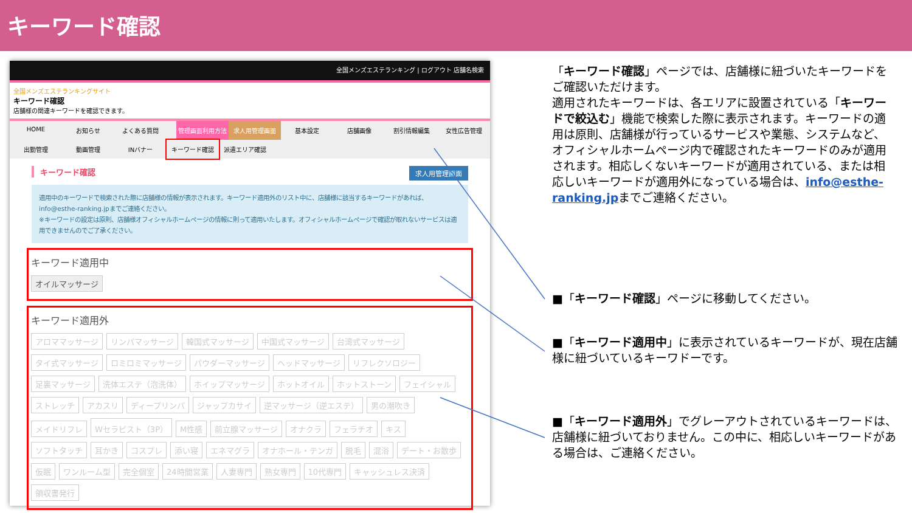キーワード確認
全国メンズエステランキング | ログアウト 店舗名検索
全国メンズエステランキングサイト
キーワード確認
店舗様の関連キーワードを確認できます。
HOME お知らせ よくある質問 管理画面利用方法 求人用管理画面 基本設定 店舗画像 割引情報編集 女性広告管理 出勤管理 動画管理 INバナー キーワード確認 派遣エリア確認
キーワード確認 求人用管理画面
適用中のキーワードで検索された際に店舗様の情報が表示されます。キーワード適用外のリスト中に、店舗様に該当するキーワードがあれば、info@esthe-ranking.jpまでご連絡ください。
※キーワードの設定は原則、店舗様オフィシャルホームページの情報に則って適用いたします。オフィシャルホームページで確認が取れないサービスは適用できませんのでご了承ください。
キーワード適用中
オイルマッサージ
キーワード適用外
アロママッサージ リンパマッサージ 韓国式マッサージ 中国式マッサージ 台湾式マッサージ タイ式マッサージ ロミロミマッサージ パウダーマッサージ ヘッドマッサージ リフレクソロジー 足裏マッサージ 洗体エステ（泡洗体） ホイップマッサージ ホットオイル ホットストーン フェイシャル ストレッチ アカスリ ディープリンパ ジャップカサイ 逆マッサージ（逆エステ） 男の潮吹き メイドリフレ Wセラピスト（3P） M性感 前立腺マッサージ オナクラ フェラチオ キス ソフトタッチ 耳かき コスプレ 添い寝 エネマグラ オナホール・テンガ 脱毛 混浴 デート・お散歩 仮眠 ワンルーム型 完全個室 24時間営業 人妻専門 熟女専門 10代専門 キャッシュレス決済 領収書発行
「キーワード確認」ページでは、店舗様に紐づいたキーワードをご確認いただけます。
適用されたキーワードは、各エリアに設置されている「キーワードで絞込む」機能で検索した際に表示されます。キーワードの適用は原則、店舗様が行っているサービスや業態、システムなど、オフィシャルホームページ内で確認されたキーワードのみが適用されます。相応しくないキーワードが適用されている、または相応しいキーワードが適用外になっている場合は、info@esthe-ranking.jpまでご連絡ください。
■「キーワード確認」ページに移動してください。
■「キーワード適用中」に表示されているキーワードが、現在店舗様に紐づいているキーワドーです。
■「キーワード適用外」でグレーアウトされているキーワードは、店舗様に紐づいておりません。この中に、相応しいキーワードがある場合は、ご連絡ください。